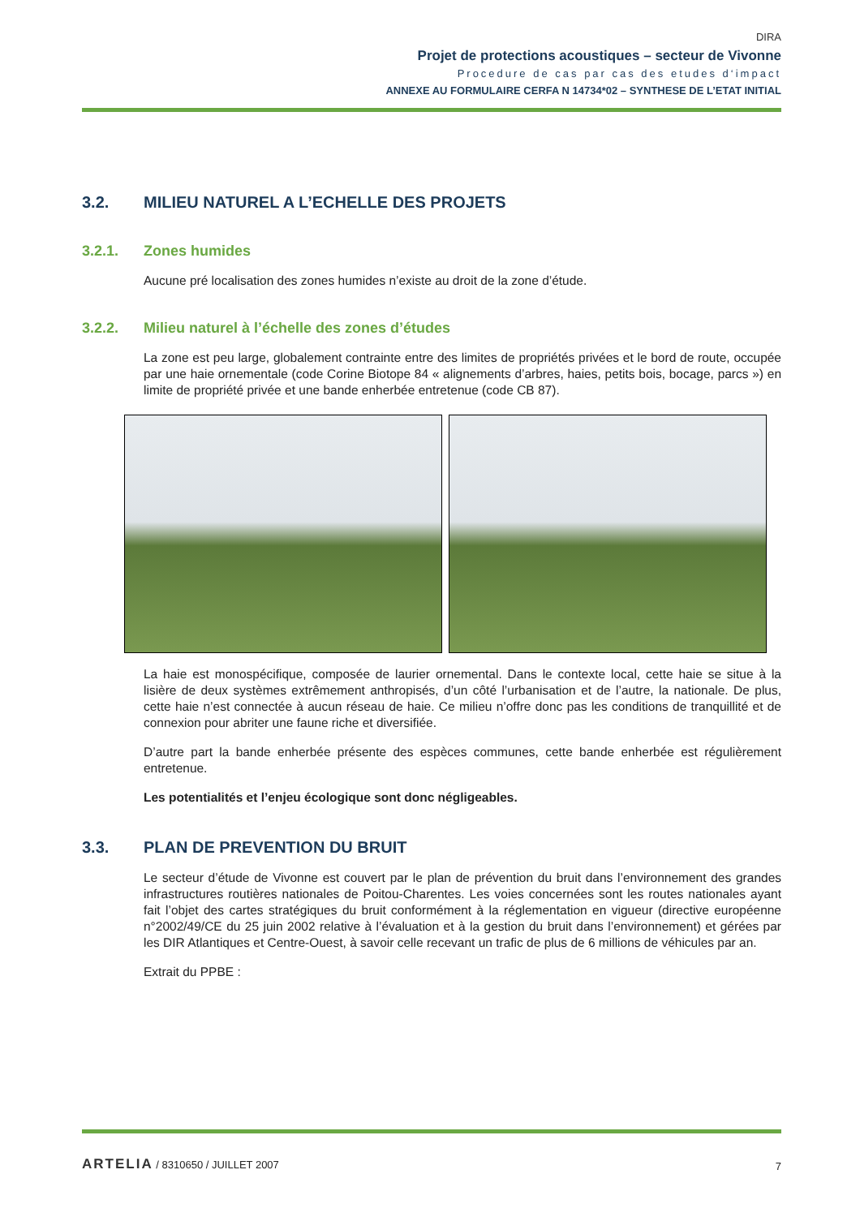DIRA
Projet de protections acoustiques – secteur de Vivonne
Procedure de cas par cas des etudes d‘impact
ANNEXE AU FORMULAIRE CERFA N 14734*02 – SYNTHESE DE L’ETAT INITIAL
3.2. MILIEU NATUREL A L’ECHELLE DES PROJETS
3.2.1. Zones humides
Aucune pré localisation des zones humides n’existe au droit de la zone d’étude.
3.2.2. Milieu naturel à l’échelle des zones d’études
La zone est peu large, globalement contrainte entre des limites de propriétés privées et le bord de route, occupée par une haie ornementale (code Corine Biotope 84 « alignements d’arbres, haies, petits bois, bocage, parcs ») en limite de propriété privée et une bande enherbée entretenue (code CB 87).
La haie est monospécifique, composée de laurier ornemental. Dans le contexte local, cette haie se situe à la lisière de deux systèmes extrêmement anthropisés, d’un côté l’urbanisation et de l’autre, la nationale. De plus, cette haie n’est connectée à aucun réseau de haie. Ce milieu n’offre donc pas les conditions de tranquillité et de connexion pour abriter une faune riche et diversifiée.
D’autre part la bande enherbée présente des espèces communes, cette bande enherbée est régulièrement entretenue.
Les potentialités et l’enjeu écologique sont donc négligeables.
3.3. PLAN DE PREVENTION DU BRUIT
Le secteur d’étude de Vivonne est couvert par le plan de prévention du bruit dans l’environnement des grandes infrastructures routières nationales de Poitou-Charentes. Les voies concernées sont les routes nationales ayant fait l’objet des cartes stratégiques du bruit conformément à la réglementation en vigueur (directive européenne n°2002/49/CE du 25 juin 2002 relative à l’évaluation et à la gestion du bruit dans l’environnement) et gérées par les DIR Atlantiques et Centre-Ouest, à savoir celle recevant un trafic de plus de 6 millions de véhicules par an.
Extrait du PPBE :
ARTELIA / 8310650 / JUILLET 2007
7